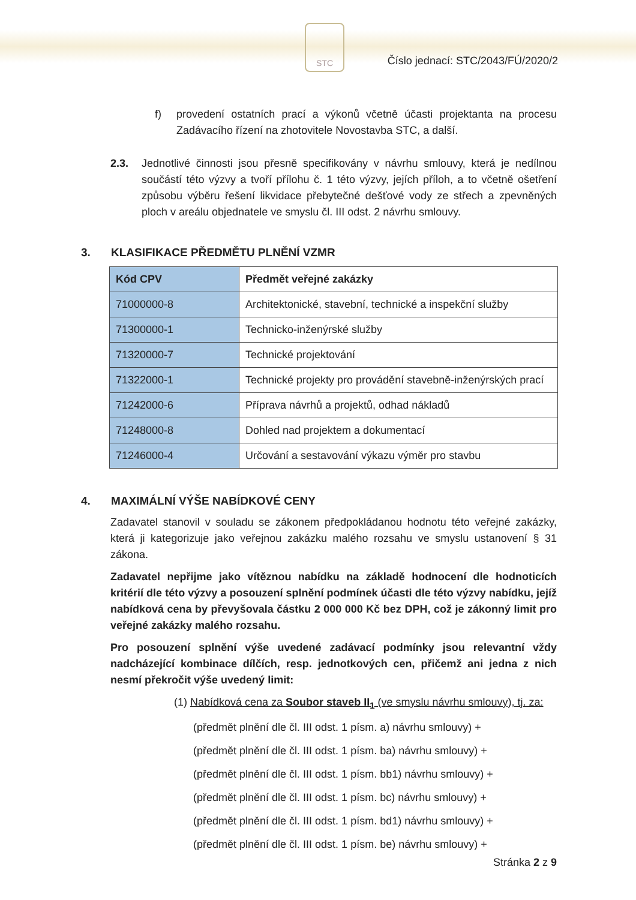STC
Číslo jednací: STC/2043/FÚ/2020/2
f) provedení ostatních prací a výkonů včetně účasti projektanta na procesu Zadávacího řízení na zhotovitele Novostavba STC, a další.
2.3. Jednotlivé činnosti jsou přesně specifikovány v návrhu smlouvy, která je nedílnou součástí této výzvy a tvoří přílohu č. 1 této výzvy, jejích příloh, a to včetně ošetření způsobu výběru řešení likvidace přebytečné dešťové vody ze střech a zpevněných ploch v areálu objednatele ve smyslu čl. III odst. 2 návrhu smlouvy.
3. KLASIFIKACE PŘEDMĚTU PLNĚNÍ VZMR
| Kód CPV | Předmět veřejné zakázky |
| --- | --- |
| 71000000-8 | Architektonické, stavební, technické a inspekční služby |
| 71300000-1 | Technicko-inženýrské služby |
| 71320000-7 | Technické projektování |
| 71322000-1 | Technické projekty pro provádění stavebně-inženýrských prací |
| 71242000-6 | Příprava návrhů a projektů, odhad nákladů |
| 71248000-8 | Dohled nad projektem a dokumentací |
| 71246000-4 | Určování a sestavování výkazu výměr pro stavbu |
4. MAXIMÁLNÍ VÝŠE NABÍDKOVÉ CENY
Zadavatel stanovil v souladu se zákonem předpokládanou hodnotu této veřejné zakázky, která ji kategorizuje jako veřejnou zakázku malého rozsahu ve smyslu ustanovení § 31 zákona.
Zadavatel nepřijme jako vítěznou nabídku na základě hodnocení dle hodnoticích kritérií dle této výzvy a posouzení splnění podmínek účasti dle této výzvy nabídku, jejíž nabídková cena by převyšovala částku 2 000 000 Kč bez DPH, což je zákonný limit pro veřejné zakázky malého rozsahu.
Pro posouzení splnění výše uvedené zadávací podmínky jsou relevantní vždy nadcházející kombinace dílčích, resp. jednotkových cen, přičemž ani jedna z nich nesmí překročit výše uvedený limit:
(1) Nabídková cena za Soubor staveb II<sub>1</sub> (ve smyslu návrhu smlouvy), tj. za:
(předmět plnění dle čl. III odst. 1 písm. a) návrhu smlouvy) +
(předmět plnění dle čl. III odst. 1 písm. ba) návrhu smlouvy) +
(předmět plnění dle čl. III odst. 1 písm. bb1) návrhu smlouvy) +
(předmět plnění dle čl. III odst. 1 písm. bc) návrhu smlouvy) +
(předmět plnění dle čl. III odst. 1 písm. bd1) návrhu smlouvy) +
(předmět plnění dle čl. III odst. 1 písm. be) návrhu smlouvy) +
Stránka 2 z 9